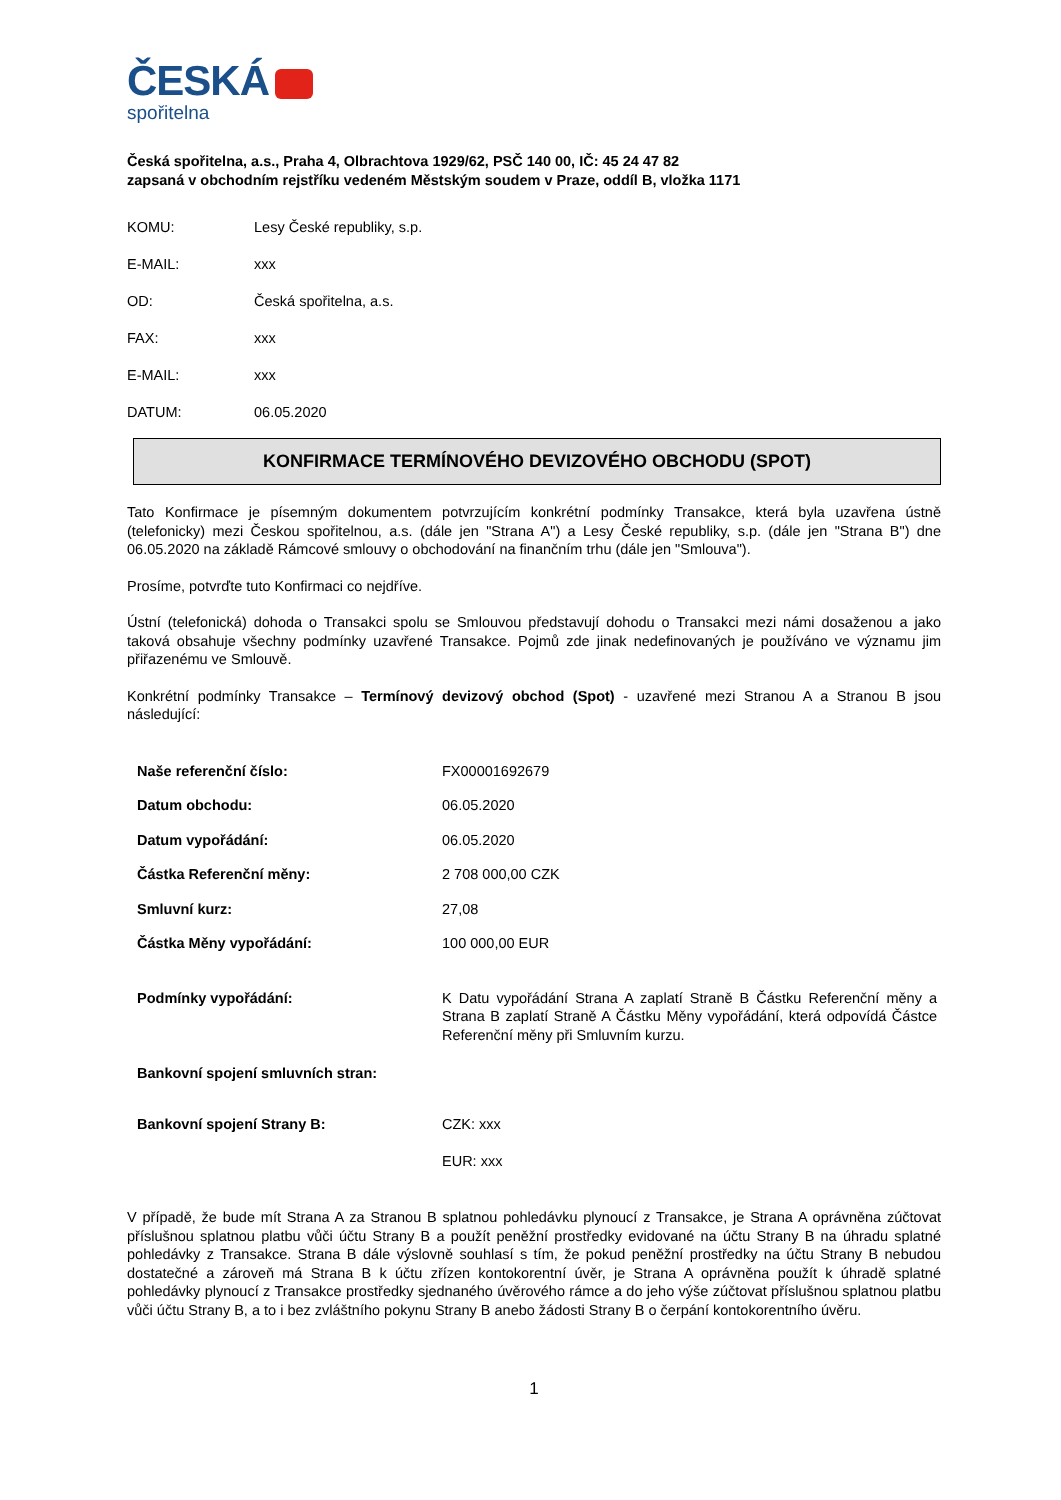ČESKÁ
spořitelna
Česká spořitelna, a.s., Praha 4, Olbrachtova 1929/62, PSČ 140 00, IČ: 45 24 47 82
zapsaná v obchodním rejstříku vedeném Městským soudem v Praze, oddíl B, vložka 1171
| KOMU: | Lesy České republiky, s.p. |
| E-MAIL: | xxx |
| OD: | Česká spořitelna, a.s. |
| FAX: | xxx |
| E-MAIL: | xxx |
| DATUM: | 06.05.2020 |
KONFIRMACE TERMÍNOVÉHO DEVIZOVÉHO OBCHODU (SPOT)
Tato Konfirmace je písemným dokumentem potvrzujícím konkrétní podmínky Transakce, která byla uzavřena ústně (telefonicky) mezi Českou spořitelnou, a.s. (dále jen "Strana A") a Lesy České republiky, s.p. (dále jen "Strana B") dne 06.05.2020 na základě Rámcové smlouvy o obchodování na finančním trhu (dále jen "Smlouva").
Prosíme, potvrďte tuto Konfirmaci co nejdříve.
Ústní (telefonická) dohoda o Transakci spolu se Smlouvou představují dohodu o Transakci mezi námi dosaženou a jako taková obsahuje všechny podmínky uzavřené Transakce. Pojmů zde jinak nedefinovaných je používáno ve významu jim přiřazenému ve Smlouvě.
Konkrétní podmínky Transakce – Termínový devizový obchod (Spot) - uzavřené mezi Stranou A a Stranou B jsou následující:
| Naše referenční číslo: | FX00001692679 |
| Datum obchodu: | 06.05.2020 |
| Datum vypořádání: | 06.05.2020 |
| Částka Referenční měny: | 2 708 000,00 CZK |
| Smluvní kurz: | 27,08 |
| Částka Měny vypořádání: | 100 000,00 EUR |
| Podmínky vypořádání: | K Datu vypořádání Strana A zaplatí Straně B Částku Referenční měny a Strana B zaplatí Straně A Částku Měny vypořádání, která odpovídá Částce Referenční měny při Smluvním kurzu. |
| Bankovní spojení smluvních stran: | |
| Bankovní spojení Strany B: | CZK: xxx EUR: xxx |
V případě, že bude mít Strana A za Stranou B splatnou pohledávku plynoucí z Transakce, je Strana A oprávněna zúčtovat příslušnou splatnou platbu vůči účtu Strany B a použít peněžní prostředky evidované na účtu Strany B na úhradu splatné pohledávky z Transakce. Strana B dále výslovně souhlasí s tím, že pokud peněžní prostředky na účtu Strany B nebudou dostatečné a zároveň má Strana B k účtu zřízen kontokorentní úvěr, je Strana A oprávněna použít k úhradě splatné pohledávky plynoucí z Transakce prostředky sjednaného úvěrového rámce a do jeho výše zúčtovat příslušnou splatnou platbu vůči účtu Strany B, a to i bez zvláštního pokynu Strany B anebo žádosti Strany B o čerpání kontokorentního úvěru.
1